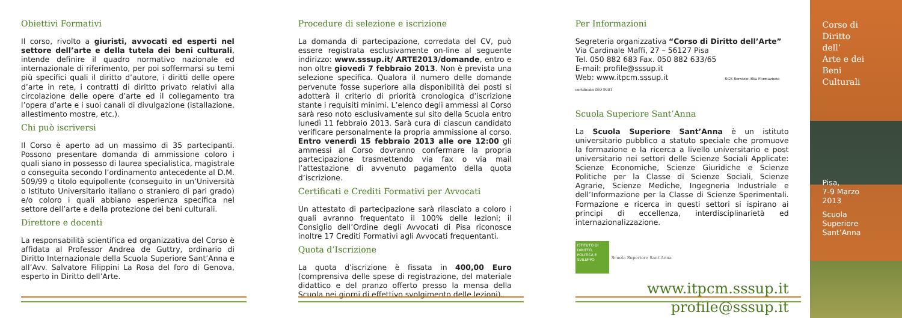Obiettivi Formativi
Il corso, rivolto a giuristi, avvocati ed esperti nel settore dell’arte e della tutela dei beni culturali, intende definire il quadro normativo nazionale ed internazionale di riferimento, per poi soffermarsi su temi più specifici quali il diritto d’autore, i diritti delle opere d’arte in rete, i contratti di diritto privato relativi alla circolazione delle opere d’arte ed il collegamento tra l’opera d’arte e i suoi canali di divulgazione (istallazione, allestimento mostre, etc.).
Chi può iscriversi
Il Corso è aperto ad un massimo di 35 partecipanti. Possono presentare domanda di ammissione coloro i quali siano in possesso di laurea specialistica, magistrale o conseguita secondo l’ordinamento antecedente al D.M. 509/99 o titolo equipollente (conseguito in un’Università o Istituto Universitario italiano o straniero di pari grado) e/o coloro i quali abbiano esperienza specifica nel settore dell’arte e della protezione dei beni culturali.
Direttore e docenti
La responsabilità scientifica ed organizzativa del Corso è affidata al Professor Andrea de Guttry, ordinario di Diritto Internazionale della Scuola Superiore Sant’Anna e all’Avv. Salvatore Filippini La Rosa del foro di Genova, esperto in Diritto dell’Arte.
Procedure di selezione e iscrizione
La domanda di partecipazione, corredata del CV, può essere registrata esclusivamente on-line al seguente indirizzo: www.sssup.it/ ARTE2013/domande, entro e non oltre giovedì 7 febbraio 2013. Non è prevista una selezione specifica. Qualora il numero delle domande pervenute fosse superiore alla disponibilità dei posti si adotterà il criterio di priorità cronologica d’iscrizione stante i requisiti minimi. L’elenco degli ammessi al Corso sarà reso noto esclusivamente sul sito della Scuola entro lunedì 11 febbraio 2013. Sarà cura di ciascun candidato verificare personalmente la propria ammissione al corso. Entro venerdì 15 febbraio 2013 alle ore 12:00 gli ammessi al Corso dovranno confermare la propria partecipazione trasmettendo via fax o via mail l’attestazione di avvenuto pagamento della quota d’iscrizione.
Certificati e Crediti Formativi per Avvocati
Un attestato di partecipazione sarà rilasciato a coloro i quali avranno frequentato il 100% delle lezioni; il Consiglio dell’Ordine degli Avvocati di Pisa riconosce inoltre 17 Crediti Formativi agli Avvocati frequentanti.
Quota d’Iscrizione
La quota d’iscrizione è fissata in 400,00 Euro (comprensiva delle spese di registrazione, del materiale didattico e del pranzo offerto presso la mensa della Scuola nei giorni di effettivo svolgimento delle lezioni).
Per Informazioni
Segreteria organizzativa “Corso di Diritto dell’Arte”
Via Cardinale Maffi, 27 – 56127 Pisa
Tel. 050 882 683 Fax. 050 882 633/65
E-mail: profile@sssup.it
Web: www.itpcm.sssup.it SGS Servizio Alta Formazione certificato ISO 9001
Scuola Superiore Sant’Anna
La Scuola Superiore Sant’Anna è un istituto universitario pubblico a statuto speciale che promuove la formazione e la ricerca a livello universitario e post universitario nei settori delle Scienze Sociali Applicate: Scienze Economiche, Scienze Giuridiche e Scienze Politiche per la Classe di Scienze Sociali, Scienze Agrarie, Scienze Mediche, Ingegneria Industriale e dell’Informazione per la Classe di Scienze Sperimentali. Formazione e ricerca in questi settori si ispirano ai principi di eccellenza, interdisciplinarietà ed internazionalizzazione.
ISTITUTO DI DIRITTO, POLITICA E SVILUPPO Scuola Superiore Sant’Anna
www.itpcm.sssup.it
profile@sssup.it
Corso di
Diritto
dell’
Arte e dei
Beni
Culturali
Pisa,
7-9 Marzo
2013
Scuola
Superiore
Sant’Anna